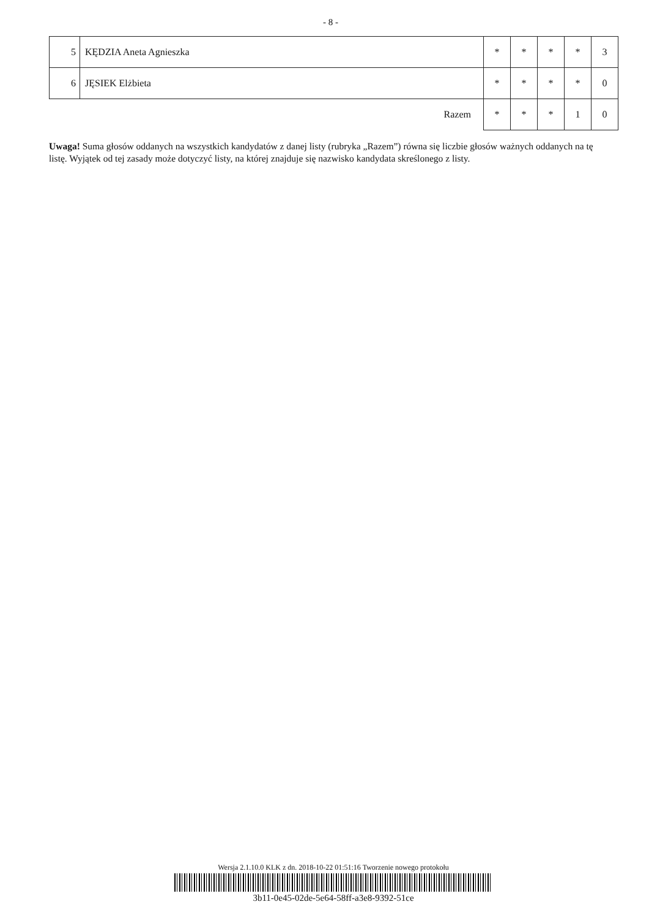- 8 -
| 5 | KĘDZIA Aneta Agnieszka | * | * | * | * | 3 |
| 6 | JĘSIEK Elżbieta | * | * | * | * | 0 |
| | Razem | * | * | * | 1 | 0 |
Uwaga! Suma głosów oddanych na wszystkich kandydatów z danej listy (rubryka „Razem”) równa się liczbie głosów ważnych oddanych na tę listę. Wyjątek od tej zasady może dotyczyć listy, na której znajduje się nazwisko kandydata skreślonego z listy.
Wersja 2.1.10.0 KLK z dn. 2018-10-22 01:51:16 Tworzenie nowego protokołu
3b11-0e45-02de-5e64-58ff-a3e8-9392-51ce